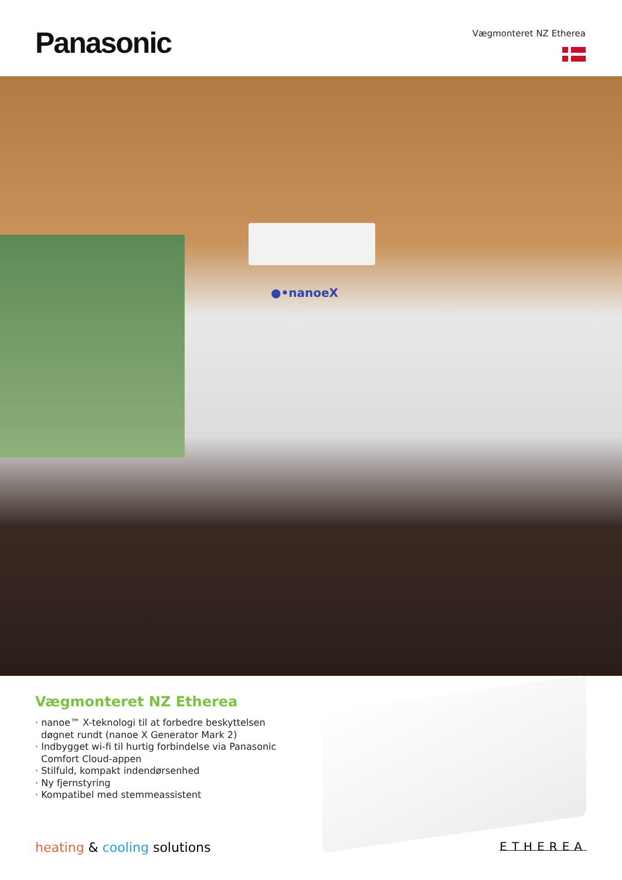Panasonic Vægmonteret NZ Etherea
●•nanoeX
Vægmonteret NZ Etherea
· nanoe™ X-teknologi til at forbedre beskyttelsen døgnet rundt (nanoe X Generator Mark 2)
· Indbygget wi-fi til hurtig forbindelse via Panasonic Comfort Cloud-appen
· Stilfuld, kompakt indendørsenhed
· Ny fjernstyring
· Kompatibel med stemmeassistent
heating & cooling solutions ETHEREA